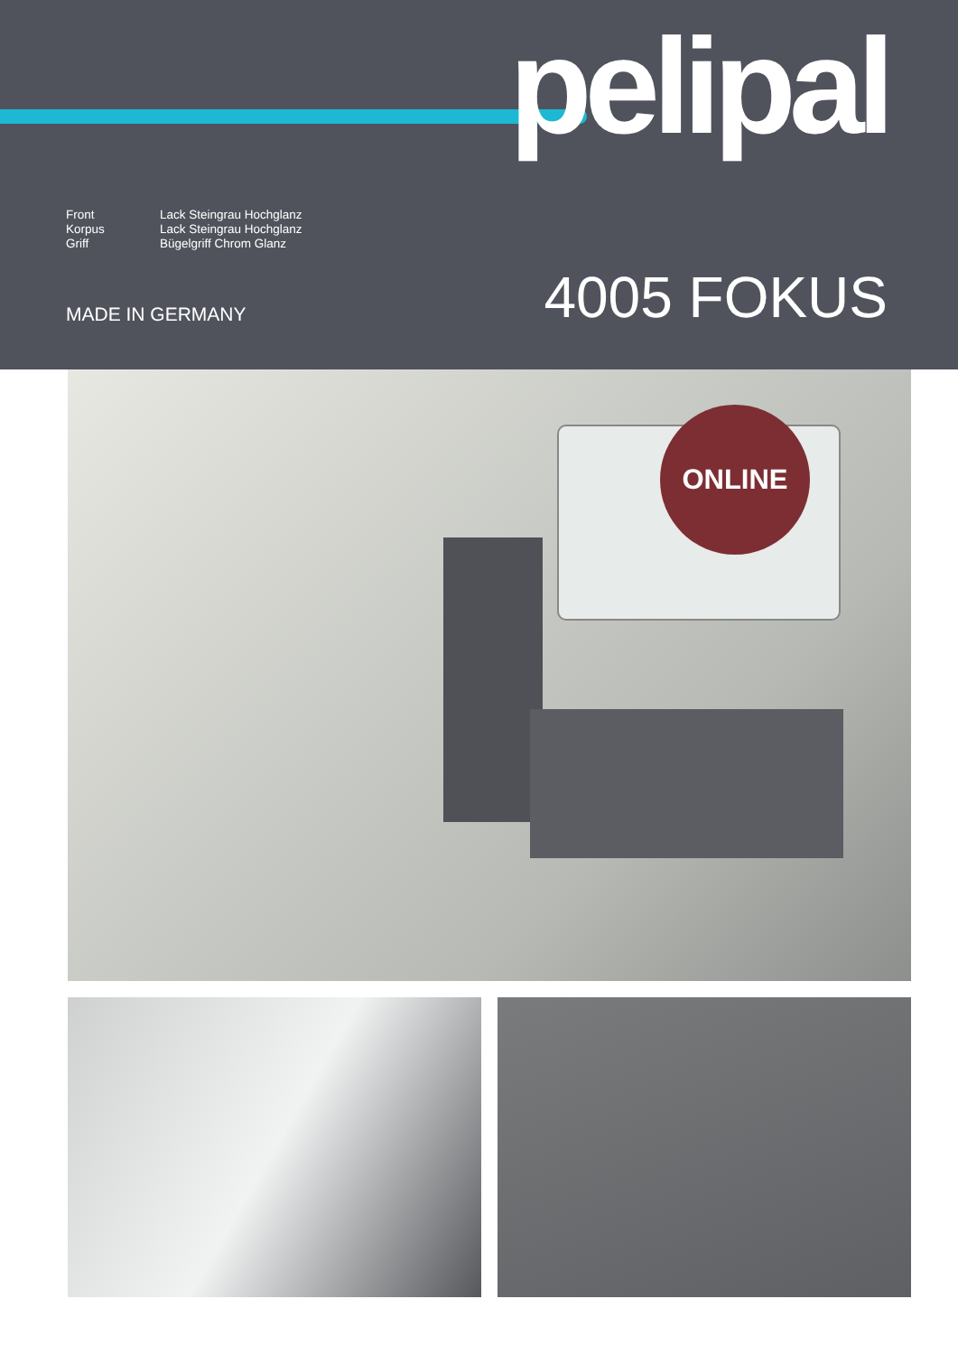pelipal
Front Lack Steingrau Hochglanz
Korpus Lack Steingrau Hochglanz
Griff Bügelgriff Chrom Glanz
4005 FOKUS MADE IN GERMANY
ONLINE